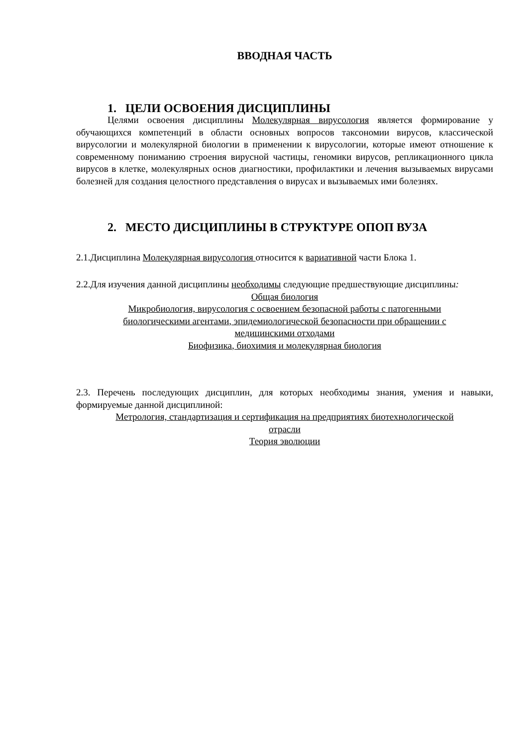ВВОДНАЯ ЧАСТЬ
1. ЦЕЛИ ОСВОЕНИЯ ДИСЦИПЛИНЫ
Целями освоения дисциплины Молекулярная вирусология является формирование у обучающихся компетенций в области основных вопросов таксономии вирусов, классической вирусологии и молекулярной биологии в применении к вирусологии, которые имеют отношение к современному пониманию строения вирусной частицы, геномики вирусов, репликационного цикла вирусов в клетке, молекулярных основ диагностики, профилактики и лечения вызываемых вирусами болезней для создания целостного представления о вирусах и вызываемых ими болезнях.
2. МЕСТО ДИСЦИПЛИНЫ В СТРУКТУРЕ ОПОП ВУЗА
2.1.Дисциплина Молекулярная вирусология относится к вариативной части Блока 1.
2.2.Для изучения данной дисциплины необходимы следующие предшествующие дисциплины:
Общая биология
Микробиология, вирусология с освоением безопасной работы с патогенными
биологическими агентами, эпидемиологической безопасности при обращении с
медицинскими отходами
Биофизика, биохимия и молекулярная биология
2.3. Перечень последующих дисциплин, для которых необходимы знания, умения и навыки, формируемые данной дисциплиной:
Метрология, стандартизация и сертификация на предприятиях биотехнологической
отрасли
Теория эволюции